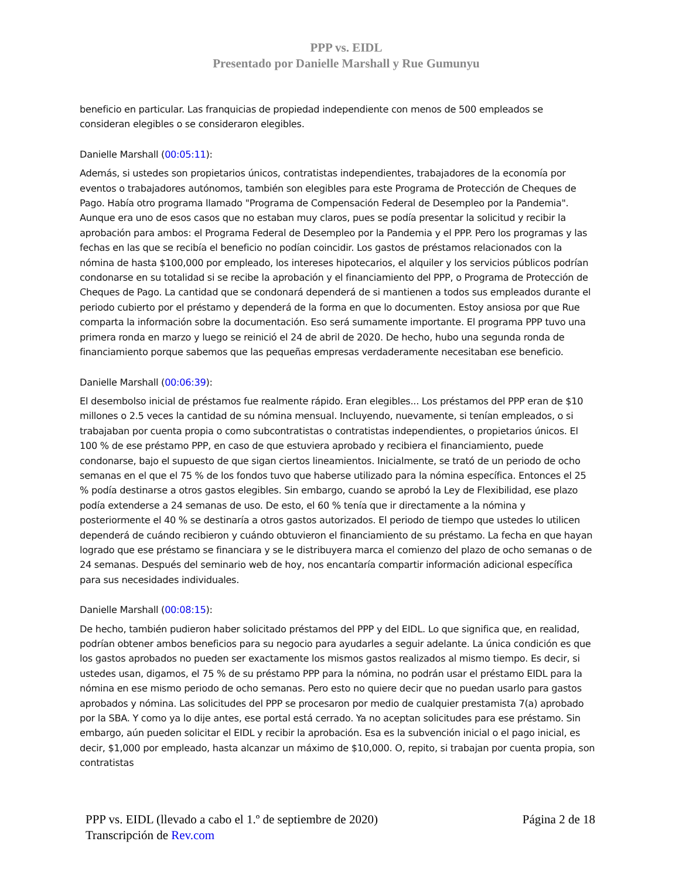PPP vs. EIDL
Presentado por Danielle Marshall y Rue Gumunyu
beneficio en particular. Las franquicias de propiedad independiente con menos de 500 empleados se consideran elegibles o se consideraron elegibles.
Danielle Marshall (00:05:11):
Además, si ustedes son propietarios únicos, contratistas independientes, trabajadores de la economía por eventos o trabajadores autónomos, también son elegibles para este Programa de Protección de Cheques de Pago. Había otro programa llamado "Programa de Compensación Federal de Desempleo por la Pandemia". Aunque era uno de esos casos que no estaban muy claros, pues se podía presentar la solicitud y recibir la aprobación para ambos: el Programa Federal de Desempleo por la Pandemia y el PPP. Pero los programas y las fechas en las que se recibía el beneficio no podían coincidir. Los gastos de préstamos relacionados con la nómina de hasta $100,000 por empleado, los intereses hipotecarios, el alquiler y los servicios públicos podrían condonarse en su totalidad si se recibe la aprobación y el financiamiento del PPP, o Programa de Protección de Cheques de Pago. La cantidad que se condonará dependerá de si mantienen a todos sus empleados durante el periodo cubierto por el préstamo y dependerá de la forma en que lo documenten. Estoy ansiosa por que Rue comparta la información sobre la documentación. Eso será sumamente importante. El programa PPP tuvo una primera ronda en marzo y luego se reinició el 24 de abril de 2020. De hecho, hubo una segunda ronda de financiamiento porque sabemos que las pequeñas empresas verdaderamente necesitaban ese beneficio.
Danielle Marshall (00:06:39):
El desembolso inicial de préstamos fue realmente rápido. Eran elegibles... Los préstamos del PPP eran de $10 millones o 2.5 veces la cantidad de su nómina mensual. Incluyendo, nuevamente, si tenían empleados, o si trabajaban por cuenta propia o como subcontratistas o contratistas independientes, o propietarios únicos. El 100 % de ese préstamo PPP, en caso de que estuviera aprobado y recibiera el financiamiento, puede condonarse, bajo el supuesto de que sigan ciertos lineamientos. Inicialmente, se trató de un periodo de ocho semanas en el que el 75 % de los fondos tuvo que haberse utilizado para la nómina específica. Entonces el 25 % podía destinarse a otros gastos elegibles. Sin embargo, cuando se aprobó la Ley de Flexibilidad, ese plazo podía extenderse a 24 semanas de uso. De esto, el 60 % tenía que ir directamente a la nómina y posteriormente el 40 % se destinaría a otros gastos autorizados. El periodo de tiempo que ustedes lo utilicen dependerá de cuándo recibieron y cuándo obtuvieron el financiamiento de su préstamo. La fecha en que hayan logrado que ese préstamo se financiara y se le distribuyera marca el comienzo del plazo de ocho semanas o de 24 semanas. Después del seminario web de hoy, nos encantaría compartir información adicional específica para sus necesidades individuales.
Danielle Marshall (00:08:15):
De hecho, también pudieron haber solicitado préstamos del PPP y del EIDL. Lo que significa que, en realidad, podrían obtener ambos beneficios para su negocio para ayudarles a seguir adelante. La única condición es que los gastos aprobados no pueden ser exactamente los mismos gastos realizados al mismo tiempo. Es decir, si ustedes usan, digamos, el 75 % de su préstamo PPP para la nómina, no podrán usar el préstamo EIDL para la nómina en ese mismo periodo de ocho semanas. Pero esto no quiere decir que no puedan usarlo para gastos aprobados y nómina. Las solicitudes del PPP se procesaron por medio de cualquier prestamista 7(a) aprobado por la SBA. Y como ya lo dije antes, ese portal está cerrado. Ya no aceptan solicitudes para ese préstamo. Sin embargo, aún pueden solicitar el EIDL y recibir la aprobación. Esa es la subvención inicial o el pago inicial, es decir, $1,000 por empleado, hasta alcanzar un máximo de $10,000. O, repito, si trabajan por cuenta propia, son contratistas
PPP vs. EIDL (llevado a cabo el 1.º de septiembre de 2020) Página 2 de 18
Transcripción de Rev.com